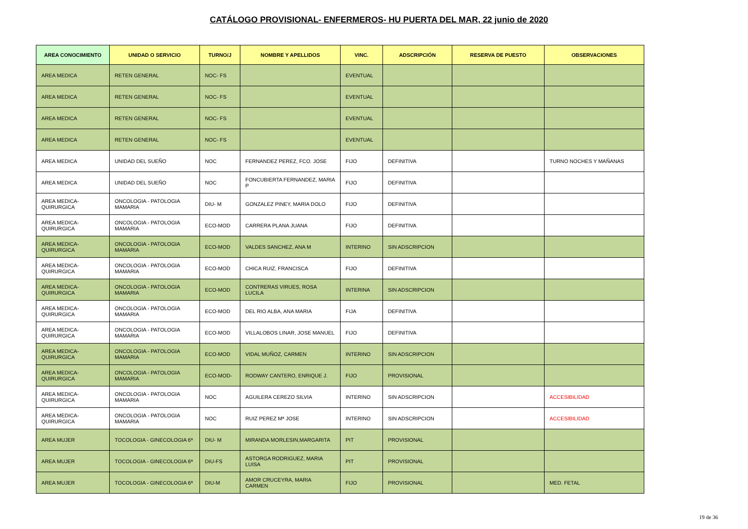CATÁLOGO PROVISIONAL- ENFERMEROS- HU PUERTA DEL MAR, 22 junio de 2020
| AREA CONOCIMIENTO | UNIDAD O SERVICIO | TURNO/J | NOMBRE Y APELLIDOS | VINC. | ADSCRIPCIÓN | RESERVA DE PUESTO | OBSERVACIONES |
| --- | --- | --- | --- | --- | --- | --- | --- |
| AREA MEDICA | RETEN GENERAL | NOC- FS | | EVENTUAL | | | |
| AREA MEDICA | RETEN GENERAL | NOC- FS | | EVENTUAL | | | |
| AREA MEDICA | RETEN GENERAL | NOC- FS | | EVENTUAL | | | |
| AREA MEDICA | RETEN GENERAL | NOC- FS | | EVENTUAL | | | |
| AREA MEDICA | UNIDAD DEL SUEÑO | NOC | FERNANDEZ PEREZ, FCO. JOSE | FIJO | DEFINITIVA | | TURNO NOCHES Y MAÑANAS |
| AREA MEDICA | UNIDAD DEL SUEÑO | NOC | FONCUBIERTA FERNANDEZ, MARIA P | FIJO | DEFINITIVA | | |
| AREA MEDICA-QUIRURGICA | ONCOLOGIA - PATOLOGIA MAMARIA | DIU- M | GONZALEZ PINEY, MARIA DOLO | FIJO | DEFINITIVA | | |
| AREA MEDICA-QUIRURGICA | ONCOLOGIA - PATOLOGIA MAMARIA | ECO-MOD | CARRERA PLANA JUANA | FIJO | DEFINITIVA | | |
| AREA MEDICA-QUIRURGICA | ONCOLOGIA - PATOLOGIA MAMARIA | ECO-MOD | VALDES SANCHEZ, ANA M | INTERINO | SIN ADSCRIPCION | | |
| AREA MEDICA-QUIRURGICA | ONCOLOGIA - PATOLOGIA MAMARIA | ECO-MOD | CHICA RUIZ, FRANCISCA | FIJO | DEFINITIVA | | |
| AREA MEDICA-QUIRURGICA | ONCOLOGIA - PATOLOGIA MAMARIA | ECO-MOD | CONTRERAS VIRUES, ROSA LUCILA | INTERINA | SIN ADSCRIPCION | | |
| AREA MEDICA-QUIRURGICA | ONCOLOGIA - PATOLOGIA MAMARIA | ECO-MOD | DEL RIO ALBA, ANA MARIA | FIJA | DEFINITIVA | | |
| AREA MEDICA-QUIRURGICA | ONCOLOGIA - PATOLOGIA MAMARIA | ECO-MOD | VILLALOBOS LINAR, JOSE MANUEL | FIJO | DEFINITIVA | | |
| AREA MEDICA-QUIRURGICA | ONCOLOGIA - PATOLOGIA MAMARIA | ECO-MOD | VIDAL MUÑOZ, CARMEN | INTERINO | SIN ADSCRIPCION | | |
| AREA MEDICA-QUIRURGICA | ONCOLOGIA - PATOLOGIA MAMARIA | ECO-MOD- | RODWAY CANTERO, ENRIQUE J. | FIJO | PROVISIONAL | | |
| AREA MEDICA-QUIRURGICA | ONCOLOGIA - PATOLOGIA MAMARIA | NOC | AGUILERA CEREZO SILVIA | INTERINO | SIN ADSCRIPCION | | ACCESIBILIDAD |
| AREA MEDICA-QUIRURGICA | ONCOLOGIA - PATOLOGIA MAMARIA | NOC | RUIZ PEREZ Mª JOSE | INTERINO | SIN ADSCRIPCION | | ACCESIBILIDAD |
| AREA MUJER | TOCOLOGIA - GINECOLOGIA 6ª | DIU- M | MIRANDA MORLESIN,MARGARITA | PIT | PROVISIONAL | | |
| AREA MUJER | TOCOLOGIA - GINECOLOGIA 6ª | DIU-FS | ASTORGA RODRIGUEZ, MARIA LUISA | PIT | PROVISIONAL | | |
| AREA MUJER | TOCOLOGIA - GINECOLOGIA 6ª | DIU-M | AMOR CRUCEYRA, MARIA CARMEN | FIJO | PROVISIONAL | | MED. FETAL |
19 de 36